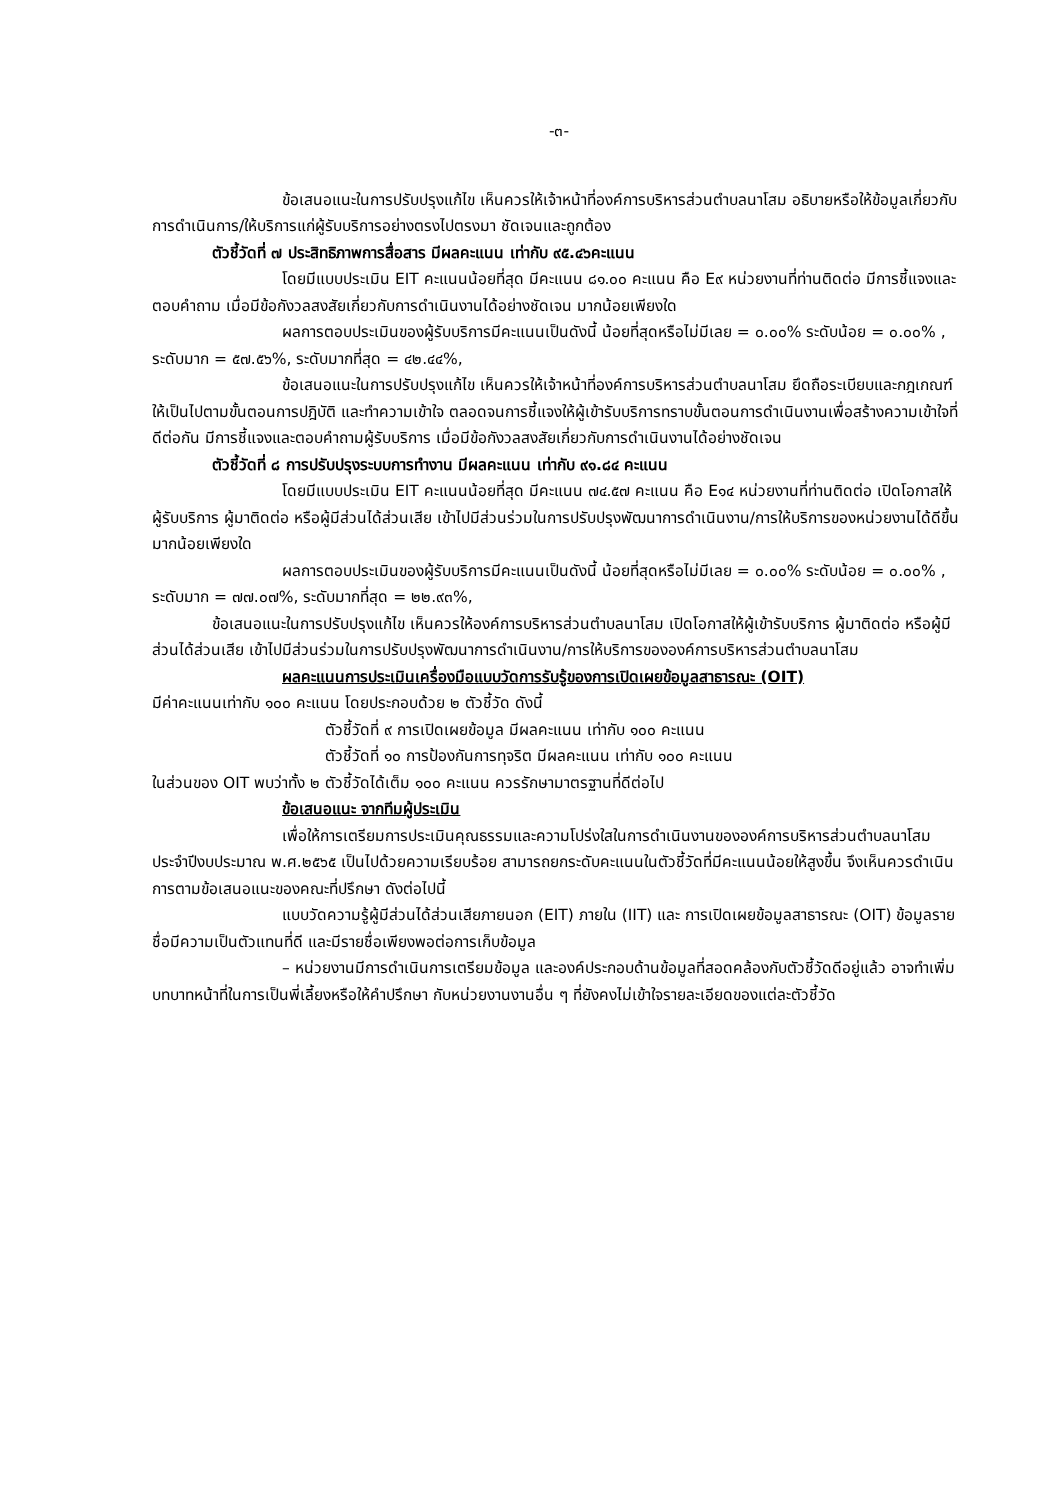-๓-
ข้อเสนอแนะในการปรับปรุงแก้ไข เห็นควรให้เจ้าหน้าที่องค์การบริหารส่วนตำบลนาโสม อธิบายหรือให้ข้อมูลเกี่ยวกับการดำเนินการ/ให้บริการแก่ผู้รับบริการอย่างตรงไปตรงมา ชัดเจนและถูกต้อง
ตัวชี้วัดที่ ๗ ประสิทธิภาพการสื่อสาร มีผลคะแนน เท่ากับ ๙๕.๔๖คะแนน
โดยมีแบบประเมิน EIT คะแนนน้อยที่สุด มีคะแนน ๘๑.๐๐ คะแนน คือ E๙ หน่วยงานที่ท่านติดต่อ มีการชี้แจงและตอบคำถาม เมื่อมีข้อกังวลสงสัยเกี่ยวกับการดำเนินงานได้อย่างชัดเจน มากน้อยเพียงใด
ผลการตอบประเมินของผู้รับบริการมีคะแนนเป็นดังนี้ น้อยที่สุดหรือไม่มีเลย = ๐.๐๐% ระดับน้อย = ๐.๐๐% , ระดับมาก = ๕๗.๕๖%, ระดับมากที่สุด = ๔๒.๔๔%,
ข้อเสนอแนะในการปรับปรุงแก้ไข เห็นควรให้เจ้าหน้าที่องค์การบริหารส่วนตำบลนาโสม ยึดถือระเบียบและกฎเกณฑ์ ให้เป็นไปตามขั้นตอนการปฎิบัติ และทำความเข้าใจ ตลอดจนการชี้แจงให้ผู้เข้ารับบริการทราบขั้นตอนการดำเนินงานเพื่อสร้างความเข้าใจที่ดีต่อกัน มีการชี้แจงและตอบคำถามผู้รับบริการ เมื่อมีข้อกังวลสงสัยเกี่ยวกับการดำเนินงานได้อย่างชัดเจน
ตัวชี้วัดที่ ๘ การปรับปรุงระบบการทำงาน มีผลคะแนน เท่ากับ ๙๑.๘๔ คะแนน
โดยมีแบบประเมิน EIT คะแนนน้อยที่สุด มีคะแนน ๗๔.๕๗ คะแนน คือ E๑๔ หน่วยงานที่ท่านติดต่อ เปิดโอกาสให้ผู้รับบริการ ผู้มาติดต่อ หรือผู้มีส่วนได้ส่วนเสีย เข้าไปมีส่วนร่วมในการปรับปรุงพัฒนาการดำเนินงาน/การให้บริการของหน่วยงานได้ดีขึ้น มากน้อยเพียงใด
ผลการตอบประเมินของผู้รับบริการมีคะแนนเป็นดังนี้ น้อยที่สุดหรือไม่มีเลย = ๐.๐๐% ระดับน้อย = ๐.๐๐% , ระดับมาก = ๗๗.๐๗%, ระดับมากที่สุด = ๒๒.๙๓%,
ข้อเสนอแนะในการปรับปรุงแก้ไข เห็นควรให้องค์การบริหารส่วนตำบลนาโสม เปิดโอกาสให้ผู้เข้ารับบริการ ผู้มาติดต่อ หรือผู้มีส่วนได้ส่วนเสีย เข้าไปมีส่วนร่วมในการปรับปรุงพัฒนาการดำเนินงาน/การให้บริการขององค์การบริหารส่วนตำบลนาโสม
ผลคะแนนการประเมินเครื่องมือแบบวัดการรับรู้ของการเปิดเผยข้อมูลสาธารณะ (OIT)
มีค่าคะแนนเท่ากับ ๑๐๐ คะแนน โดยประกอบด้วย ๒ ตัวชี้วัด ดังนี้
ตัวชี้วัดที่ ๙ การเปิดเผยข้อมูล มีผลคะแนน เท่ากับ ๑๐๐ คะแนน
ตัวชี้วัดที่ ๑๐ การป้องกันการทุจริต มีผลคะแนน เท่ากับ ๑๐๐ คะแนน
ในส่วนของ OIT พบว่าทั้ง ๒ ตัวชี้วัดได้เต็ม ๑๐๐ คะแนน ควรรักษามาตรฐานที่ดีต่อไป
ข้อเสนอแนะ จากทีมผู้ประเมิน
เพื่อให้การเตรียมการประเมินคุณธรรมและความโปร่งใสในการดำเนินงานขององค์การบริหารส่วนตำบลนาโสม ประจำปีงบประมาณ พ.ศ.๒๕๖๕ เป็นไปด้วยความเรียบร้อย สามารถยกระดับคะแนนในตัวชี้วัดที่มีคะแนนน้อยให้สูงขึ้น จึงเห็นควรดำเนินการตามข้อเสนอแนะของคณะที่ปรึกษา ดังต่อไปนี้
แบบวัดความรู้ผู้มีส่วนได้ส่วนเสียภายนอก (EIT) ภายใน (IIT) และ การเปิดเผยข้อมูลสาธารณะ (OIT) ข้อมูลรายชื่อมีความเป็นตัวแทนที่ดี และมีรายชื่อเพียงพอต่อการเก็บข้อมูล
– หน่วยงานมีการดำเนินการเตรียมข้อมูล และองค์ประกอบด้านข้อมูลที่สอดคล้องกับตัวชี้วัดดีอยู่แล้ว อาจทำเพิ่มบทบาทหน้าที่ในการเป็นพี่เลี้ยงหรือให้คำปรึกษา กับหน่วยงานงานอื่น ๆ ที่ยังคงไม่เข้าใจรายละเอียดของแต่ละตัวชี้วัด